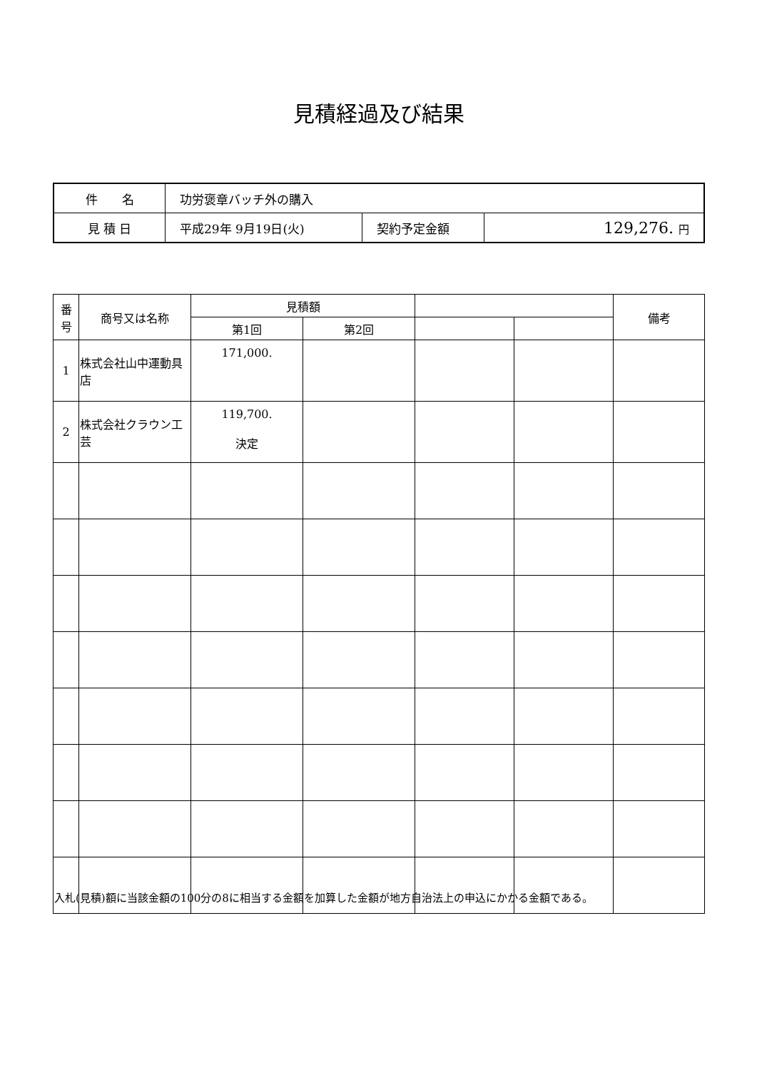見積経過及び結果
| 件 名 | 功労褒章バッチ外の購入 | | |
| 見 積 日 | 平成29年 9月19日(火) | 契約予定金額 | 129,276. 円 |
| 番 号 | 商号又は名称 | 見積額 | | | | 備考 |
| --- | --- | --- | --- | --- | --- | --- |
| | | 第1回 | 第2回 | | | |
| 1 | 株式会社山中運動具店 | 171,000. | | | | |
| 2 | 株式会社クラウン工芸 | 119,700. 決定 | | | | |
入札(見積)額に当該金額の100分の8に相当する金額を加算した金額が地方自治法上の申込にかかる金額である。